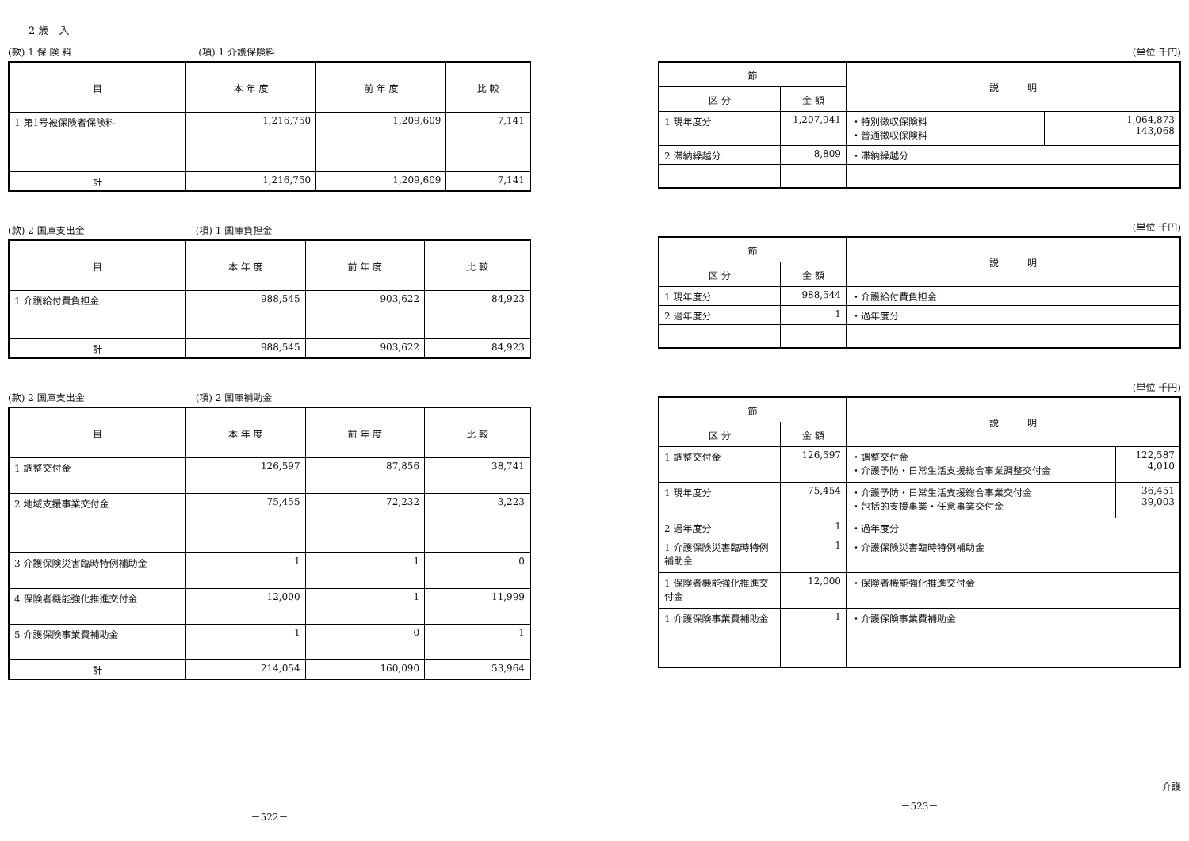2 歳　入
(款) 1 保 険 料 (項) 1 介護保険料
| 目 | 本 年 度 | 前 年 度 | 比 較 |
| --- | --- | --- | --- |
| 1 第1号被保険者保険料 | 1,216,750 | 1,209,609 | 7,141 |
| 計 | 1,216,750 | 1,209,609 | 7,141 |
(款) 2 国庫支出金 (項) 1 国庫負担金
| 目 | 本 年 度 | 前 年 度 | 比 較 |
| --- | --- | --- | --- |
| 1 介護給付費負担金 | 988,545 | 903,622 | 84,923 |
| 計 | 988,545 | 903,622 | 84,923 |
(款) 2 国庫支出金 (項) 2 国庫補助金
| 目 | 本 年 度 | 前 年 度 | 比 較 |
| --- | --- | --- | --- |
| 1 調整交付金 | 126,597 | 87,856 | 38,741 |
| 2 地域支援事業交付金 | 75,455 | 72,232 | 3,223 |
| 3 介護保険災害臨時特例補助金 | 1 | 1 | 0 |
| 4 保険者機能強化推進交付金 | 12,000 | 1 | 11,999 |
| 5 介護保険事業費補助金 | 1 | 0 | 1 |
| 計 | 214,054 | 160,090 | 53,964 |
－522－
(単位 千円)
| 節 | | 説 明 | |
| --- | --- | --- | --- |
| 区 分 | 金 額 | | |
| 1 現年度分 | 1,207,941 | ・特別徴収保険料 ・普通徴収保険料 | 1,064,873 143,068 |
| 2 滞納繰越分 | 8,809 | ・滞納繰越分 | |
(単位 千円)
| 節 | | 説 明 |
| --- | --- | --- |
| 区 分 | 金 額 | |
| 1 現年度分 | 988,544 | ・介護給付費負担金 |
| 2 過年度分 | 1 | ・過年度分 |
(単位 千円)
| 節 | | 説 明 | |
| --- | --- | --- | --- |
| 区 分 | 金 額 | | |
| 1 調整交付金 | 126,597 | ・調整交付金 ・介護予防・日常生活支援総合事業調整交付金 | 122,587 4,010 |
| 1 現年度分 | 75,454 | ・介護予防・日常生活支援総合事業交付金 ・包括的支援事業・任意事業交付金 | 36,451 39,003 |
| 2 過年度分 | 1 | ・過年度分 | |
| 1 介護保険災害臨時特例補助金 | 1 | ・介護保険災害臨時特例補助金 | |
| 1 保険者機能強化推進交付金 | 12,000 | ・保険者機能強化推進交付金 | |
| 1 介護保険事業費補助金 | 1 | ・介護保険事業費補助金 | |
介護
－523－